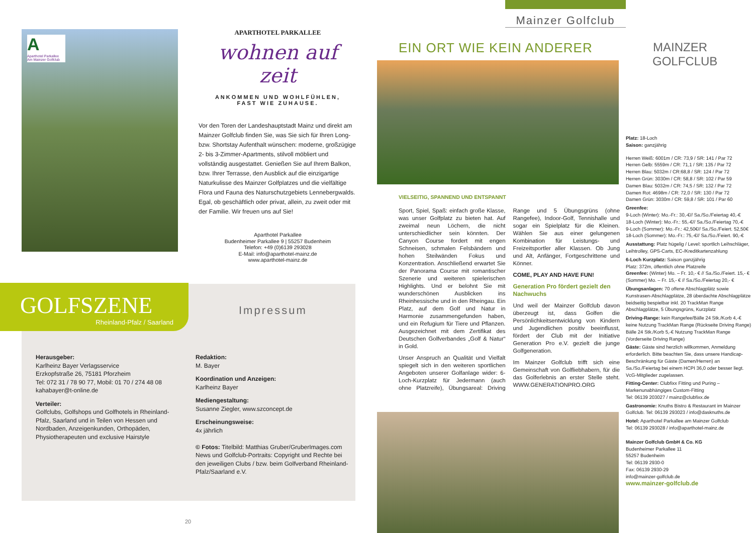A
Aparthotel Parkallee
Am Mainzer Golfclub
APARTHOTEL PARKALLEE
wohnen auf zeit
ANKOMMEN UND WOHLFÜHLEN,
FAST WIE ZUHAUSE.
Vor den Toren der Landeshauptstadt Mainz und direkt am Mainzer Golfclub finden Sie, was Sie sich für Ihren Long- bzw. Shortstay Aufenthalt wünschen: moderne, großzügige 2- bis 3-Zimmer-Apartments, stilvoll möbliert und vollständig ausgestattet. Genießen Sie auf Ihrem Balkon, bzw. Ihrer Terrasse, den Ausblick auf die einzigartige Naturkulisse des Mainzer Golfplatzes und die vielfältige Flora und Fauna des Naturschutzgebiets Lennebergwalds. Egal, ob geschäftlich oder privat, allein, zu zweit oder mit der Familie. Wir freuen uns auf Sie!
Aparthotel Parkallee
Budenheimer Parkallee 9 | 55257 Budenheim
Telefon: +49 (0)6139 293028
E-Mail: info@aparthotel-mainz.de
www.aparthotel-mainz.de
GOLFSZENE
Rheinland-Pfalz / Saarland
Impressum
Herausgeber:
Karlheinz Bayer Verlagsservice
Erzkopfstraße 26, 75181 Pforzheim
Tel: 072 31 / 78 90 77, Mobil: 01 70 / 274 48 08
kahabayer@t-online.de
Verteiler:
Golfclubs, Golfshops und Golfhotels in Rheinland-Pfalz, Saarland und in Teilen von Hessen und Nordbaden, Anzeigenkunden, Orthopäden, Physiotherapeuten und exclusive Hairstyle
Redaktion:
M. Bayer
Koordination und Anzeigen:
Karlheinz Bayer
Mediengestaltung:
Susanne Ziegler, www.szconcept.de
Erscheinungsweise:
4x jährlich
© Fotos: Titelbild: Matthias Gruber/GruberImages.com
News und Golfclub-Portraits: Copyright und Rechte bei den jeweiligen Clubs / bzw. beim Golfverband Rheinland-Pfalz/Saarland e.V.
20
Mainzer Golfclub
EIN ORT WIE KEIN ANDERER
MAINZER GOLFCLUB
VIELSEITIG, SPANNEND UND ENTSPANNT
Sport, Spiel, Spaß: einfach große Klasse, was unser Golfplatz zu bieten hat. Auf zweimal neun Löchern, die nicht unterschiedlicher sein könnten. Der Canyon Course fordert mit engen Schneisen, schmalen Felsbändern und hohen Steilwänden Fokus und Konzentration. Anschließend erwartet Sie der Panorama Course mit romantischer Szenerie und weiteren spielerischen Highlights. Und er belohnt Sie mit wunderschönen Ausblicken ins Rheinhessische und in den Rheingau. Ein Platz, auf dem Golf und Natur in Harmonie zusammengefunden haben, und ein Refugium für Tiere und Pflanzen. Ausgezeichnet mit dem Zertifikat des Deutschen Golfverbandes „Golf & Natur“ in Gold.
Unser Anspruch an Qualität und Vielfalt spiegelt sich in den weiteren sportlichen Angeboten unserer Golfanlage wider: 6-Loch-Kurzplatz für Jedermann (auch ohne Platzreife), Übungsareal: Driving Range und 5 Übungsgrüns (ohne Rangefee), Indoor-Golf, Tennishalle und sogar ein Spielplatz für die Kleinen. Wählen Sie aus einer gelungenen Kombination für Leistungs- und Freizeitsportler aller Klassen. Ob Jung und Alt, Anfänger, Fortgeschrittene und Könner.
COME, PLAY AND HAVE FUN!
Generation Pro fördert gezielt den Nachwuchs
Und weil der Mainzer Golfclub davon überzeugt ist, dass Golfen die Persönlichkeitsentwicklung von Kindern und Jugendlichen positiv beeinflusst, fördert der Club mit der Initiative Generation Pro e.V. gezielt die junge Golfgeneration.
Im Mainzer Golfclub trifft sich eine Gemeinschaft von Golfliebhabern, für die das Golferlebnis an erster Stelle steht. WWW.GENERATIONPRO.ORG
Platz: 18-Loch
Saison: ganzjährig
Herren Weiß: 6001m / CR: 73,9 / SR: 141 / Par 72
Herren Gelb: 5559m / CR: 71,1 / SR: 135 / Par 72
Herren Blau: 5032m / CR:68,8 / SR: 124 / Par 72
Herren Grün: 3030m / CR: 58,8 / SR: 102 / Par 59
Damen Blau: 5032m / CR: 74,5 / SR: 132 / Par 72
Damen Rot: 4698m / CR: 72,0 / SR: 130 / Par 72
Damen Grün: 3030m / CR: 59,8 / SR: 101 / Par 60
Greenfee:
9-Loch (Winter): Mo.-Fr.: 30,-€// Sa./So./Feiertag 40,-€
18-Loch (Winter): Mo.-Fr.: 55,-€// Sa./So./Feiertag 70,-€
9-Loch (Sommer): Mo.-Fr.: 42,50€// Sa./So./Feiert. 52,50€
18-Loch (Sommer): Mo.-Fr.: 75,-€// Sa./So./Feiert. 90,-€
Ausstattung: Platz hügelig / Level: sportlich Leihschläger, Leihtrolley, GPS-Carts, EC-/Kreditkartenzahlung
6-Loch Kurzplatz: Saison ganzjährig
Platz: 372m, öffentlich ohne Platzreife
Greenfee: (Winter) Mo. – Fr. 10,- € // Sa./So./Feiert. 15,- € (Sommer) Mo. – Fr. 15,- € // Sa./So./Feiertag 20,- €
Übungsanlagen: 70 offene Abschlagplätz sowie Kunstrasen-Abschlagplätze, 28 überdachte Abschlagplätze beidseitig bespielbar inkl. 20 TrackMan Range Abschlagplätze, 5 Übungsgrüns, Kurzplatz
Driving-Range: kein Rangefee/Bälle 24 Stk./Korb 4,-€ keine Nutzung TrackMan Range (Rückseite Driving Range)
Bälle 24 Stk./Korb 5,-€ Nutzung TrackMan Range (Vorderseite Driving Range)
Gäste: Gäste sind herzlich willkommen, Anmeldung erforderlich. Bitte beachten Sie, dass unsere Handicap-Beschränkung für Gäste (Damen/Herren) an Sa./So./Feiertag bei einem HCPI 36,0 oder besser liegt. VcG-Mitglieder zugelassen.
Fitting-Center: Clubfixx Fitting und Puring – Markenunabhängiges Custom-Fitting
Tel: 06139 203027 / mainz@clubfixx.de
Gastronomie: Knuths Bistro & Restaurant im Mainzer Golfclub. Tel: 06139 293023 / info@dasknuths.de
Hotel: Aparthotel Parkallee am Mainzer Golfclub
Tel: 06139 293028 / info@aparthotel-mainz.de
Mainzer Golfclub GmbH & Co. KG
Budenheimer Parkallee 11
55257 Budenheim
Tel: 06139 2930-0
Fax: 06139 2930-29
info@mainzer-golfclub.de
www.mainzer-golfclub.de